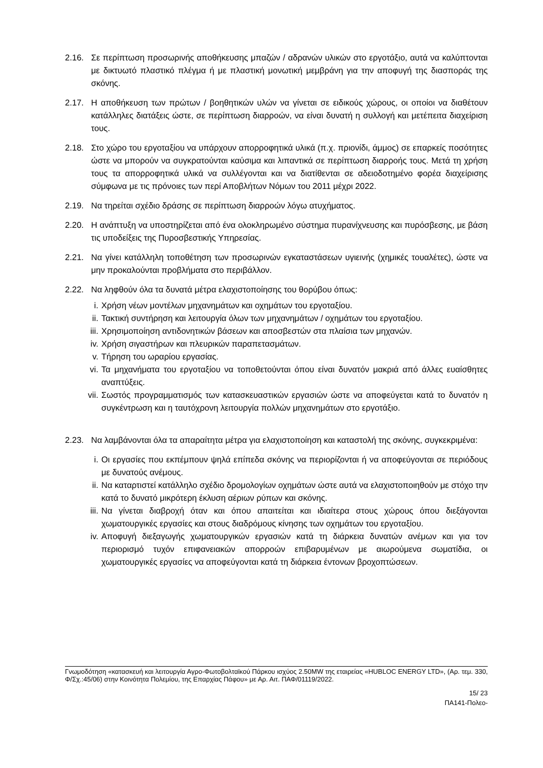2.16. Σε περίπτωση προσωρινής αποθήκευσης μπαζών / αδρανών υλικών στο εργοτάξιο, αυτά να καλύπτονται με δικτυωτό πλαστικό πλέγμα ή με πλαστική μονωτική μεμβράνη για την αποφυγή της διασποράς της σκόνης.
2.17. Η αποθήκευση των πρώτων / βοηθητικών υλών να γίνεται σε ειδικούς χώρους, οι οποίοι να διαθέτουν κατάλληλες διατάξεις ώστε, σε περίπτωση διαρροών, να είναι δυνατή η συλλογή και μετέπειτα διαχείριση τους.
2.18. Στο χώρο του εργοταξίου να υπάρχουν απορροφητικά υλικά (π.χ. πριονίδι, άμμος) σε επαρκείς ποσότητες ώστε να μπορούν να συγκρατούνται καύσιμα και λιπαντικά σε περίπτωση διαρροής τους. Μετά τη χρήση τους τα απορροφητικά υλικά να συλλέγονται και να διατίθενται σε αδειοδοτημένο φορέα διαχείρισης σύμφωνα με τις πρόνοιες των περί Αποβλήτων Νόμων του 2011 μέχρι 2022.
2.19. Να τηρείται σχέδιο δράσης σε περίπτωση διαρροών λόγω ατυχήματος.
2.20. Η ανάπτυξη να υποστηρίζεται από ένα ολοκληρωμένο σύστημα πυρανίχνευσης και πυρόσβεσης, με βάση τις υποδείξεις της Πυροσβεστικής Υπηρεσίας.
2.21. Να γίνει κατάλληλη τοποθέτηση των προσωρινών εγκαταστάσεων υγιεινής (χημικές τουαλέτες), ώστε να μην προκαλούνται προβλήματα στο περιβάλλον.
2.22. Να ληφθούν όλα τα δυνατά μέτρα ελαχιστοποίησης του θορύβου όπως:
i. Χρήση νέων μοντέλων μηχανημάτων και οχημάτων του εργοταξίου.
ii. Τακτική συντήρηση και λειτουργία όλων των μηχανημάτων / οχημάτων του εργοταξίου.
iii.
Χρησιμοποίηση αντιδονητικών βάσεων και αποσβεστών στα πλαίσια των μηχανών.
iv. Χρήση σιγαστήρων και πλευρικών παραπετασμάτων.
v. Τήρηση του ωραρίου εργασίας.
vi. Τα μηχανήματα του εργοταξίου να τοποθετούνται όπου είναι δυνατόν μακριά από άλλες ευαίσθητες αναπτύξεις.
vii.
Σωστός προγραμματισμός των κατασκευαστικών εργασιών ώστε να αποφεύγεται κατά το δυνατόν η συγκέντρωση και η ταυτόχρονη λειτουργία πολλών μηχανημάτων στο εργοτάξιο.
2.23. Να λαμβάνονται όλα τα απαραίτητα μέτρα για ελαχιστοποίηση και καταστολή της σκόνης, συγκεκριμένα:
i. Οι εργασίες που εκπέμπουν ψηλά επίπεδα σκόνης να περιορίζονται ή να αποφεύγονται σε περιόδους με δυνατούς ανέμους.
ii. Να καταρτιστεί κατάλληλο σχέδιο δρομολογίων οχημάτων ώστε αυτά να ελαχιστοποιηθούν με στόχο την κατά το δυνατό μικρότερη έκλυση αέριων ρύπων και σκόνης.
iii.
Να γίνεται διαβροχή όταν και όπου απαιτείται και ιδιαίτερα στους χώρους όπου διεξάγονται χωματουργικές εργασίες και στους διαδρόμους κίνησης των οχημάτων του εργοταξίου.
iv. Αποφυγή διεξαγωγής χωματουργικών εργασιών κατά τη διάρκεια δυνατών ανέμων και για τον περιορισμό τυχόν επιφανειακών απορροών επιβαρυμένων με αιωρούμενα σωματίδια, οι χωματουργικές εργασίες να αποφεύγονται κατά τη διάρκεια έντονων βροχοπτώσεων.
Γνωμοδότηση «κατασκευή και λειτουργία Αγρο-Φωτοβολταϊκού Πάρκου ισχύος 2.50MW της εταιρείας «HUBLOC ENERGY LTD», (Αρ. τεμ. 330, Φ/Σχ.:45/06) στην Κοινότητα Πολεμίου, της Επαρχίας Πάφου» με Αρ. Αιτ. ΠΑΦ/01119/2022.
15/ 23
ΠΑ141-Πολεο-